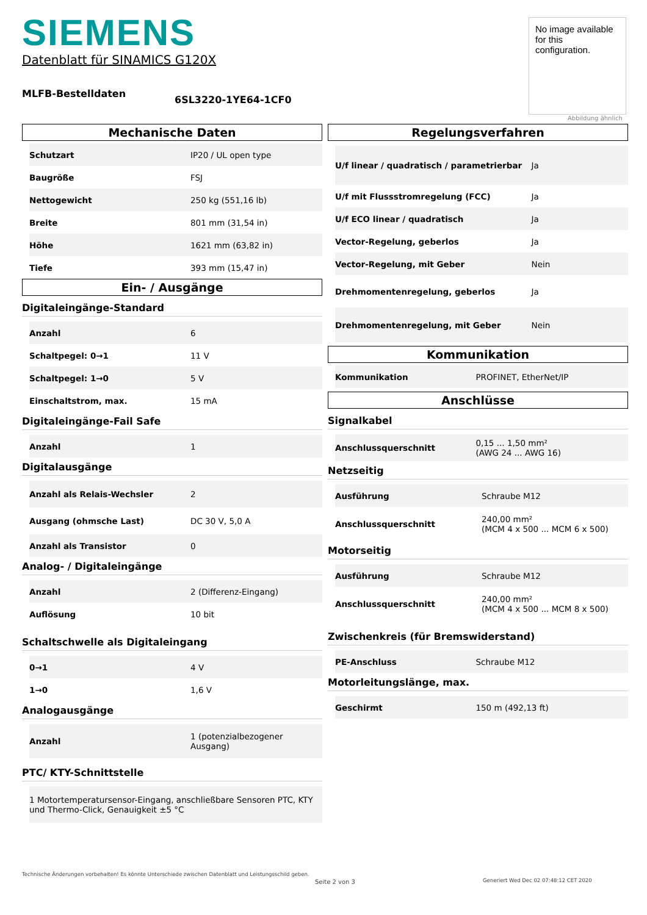No image available for this configuration.
Abbildung ähnlich
SIEMENS
Datenblatt für SINAMICS G120X
MLFB-Bestelldaten
6SL3220-1YE64-1CF0
Mechanische Daten
| Schutzart | IP20 / UL open type |
| Baugröße | FSJ |
| Nettogewicht | 250 kg (551,16 lb) |
| Breite | 801 mm (31,54 in) |
| Höhe | 1621 mm (63,82 in) |
| Tiefe | 393 mm (15,47 in) |
Ein- / Ausgänge
Digitaleingänge-Standard
| Anzahl | 6 |
| Schaltpegel: 0→1 | 11 V |
| Schaltpegel: 1→0 | 5 V |
| Einschaltstrom, max. | 15 mA |
Digitaleingänge-Fail Safe
| Anzahl | 1 |
Digitalausgänge
| Anzahl als Relais-Wechsler | 2 |
| Ausgang (ohmsche Last) | DC 30 V, 5,0 A |
| Anzahl als Transistor | 0 |
Analog- / Digitaleingänge
| Anzahl | 2 (Differenz-Eingang) |
| Auflösung | 10 bit |
Schaltschwelle als Digitaleingang
| 0→1 | 4 V |
| 1→0 | 1,6 V |
Analogausgänge
| Anzahl | 1 (potenzialbezogener Ausgang) |
PTC/ KTY-Schnittstelle
| 1 Motortemperatursensor-Eingang, anschließbare Sensoren PTC, KTY und Thermo-Click, Genauigkeit ±5 °C |
Regelungsverfahren
| U/f linear / quadratisch / parametrierbar | Ja |
| U/f mit Flussstromregelung (FCC) | Ja |
| U/f ECO linear / quadratisch | Ja |
| Vector-Regelung, geberlos | Ja |
| Vector-Regelung, mit Geber | Nein |
| Drehmomentenregelung, geberlos | Ja |
| Drehmomentenregelung, mit Geber | Nein |
Kommunikation
| Kommunikation | PROFINET, EtherNet/IP |
Anschlüsse
Signalkabel
| Anschlussquerschnitt | 0,15 ... 1,50 mm² (AWG 24 ... AWG 16) |
Netzseitig
| Ausführung | Schraube M12 |
| Anschlussquerschnitt | 240,00 mm² (MCM 4 x 500 ... MCM 6 x 500) |
Motorseitig
| Ausführung | Schraube M12 |
| Anschlussquerschnitt | 240,00 mm² (MCM 4 x 500 ... MCM 8 x 500) |
Zwischenkreis (für Bremswiderstand)
| PE-Anschluss | Schraube M12 |
Motorleitungslänge, max.
| Geschirmt | 150 m (492,13 ft) |
Technische Änderungen vorbehalten! Es könnte Unterschiede zwischen Datenblatt und Leistungsschild geben.
Seite 2 von 3
Generiert Wed Dec 02 07:48:12 CET 2020